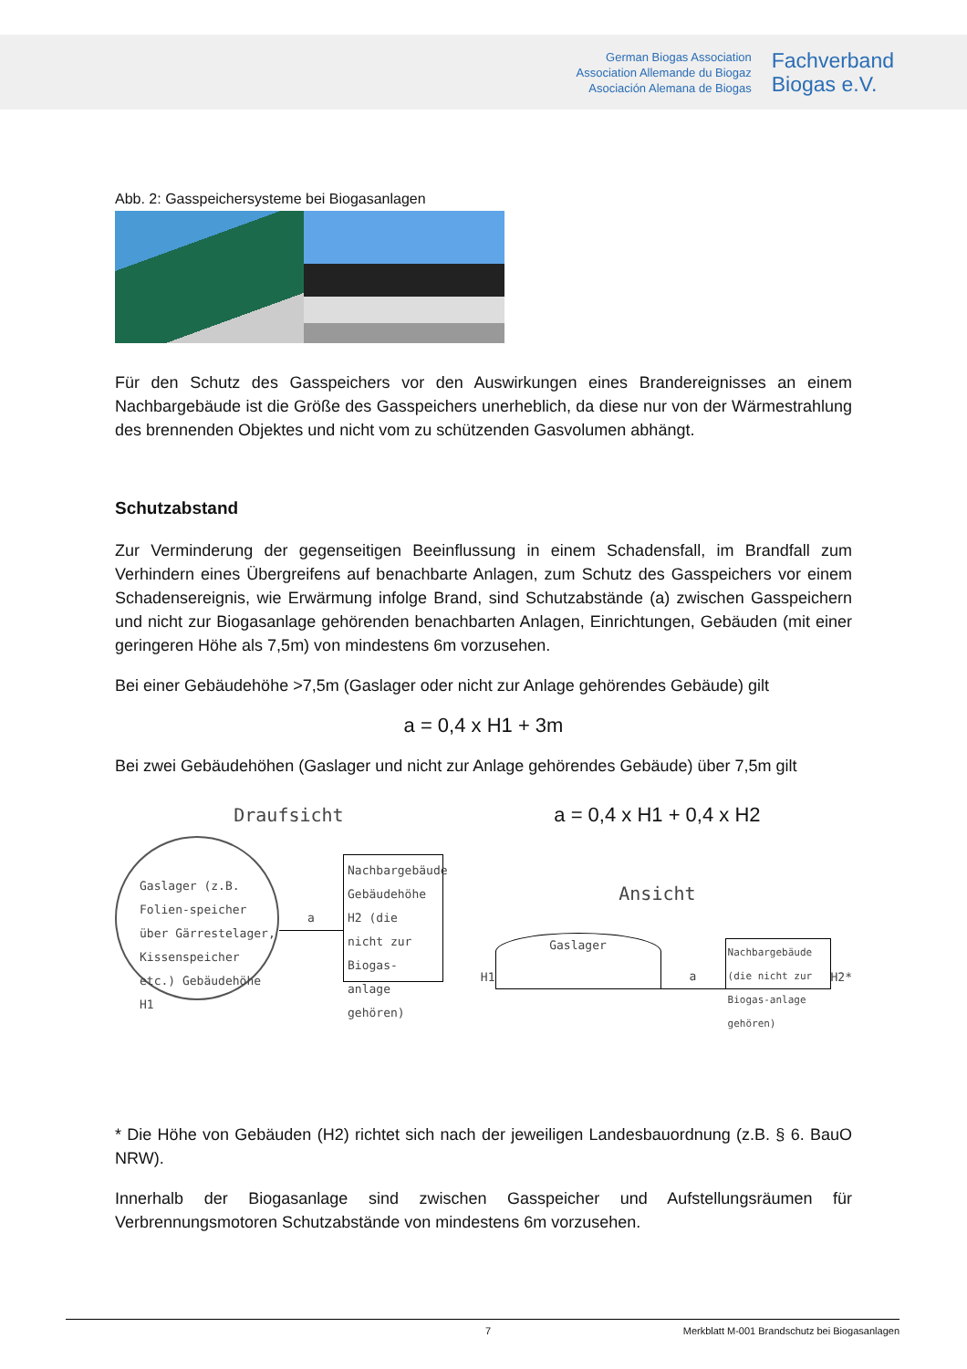German Biogas Association
Association Allemande du Biogaz
Asociación Alemana de Biogas
Fachverband
Biogas e.V.
Abb. 2: Gasspeichersysteme bei Biogasanlagen
Für den Schutz des Gasspeichers vor den Auswirkungen eines Brandereignisses an einem Nachbargebäude ist die Größe des Gasspeichers unerheblich, da diese nur von der Wärmestrahlung des brennenden Objektes und nicht vom zu schützenden Gasvolumen abhängt.
Schutzabstand
Zur Verminderung der gegenseitigen Beeinflussung in einem Schadensfall, im Brandfall zum Verhindern eines Übergreifens auf benachbarte Anlagen, zum Schutz des Gasspeichers vor einem Schadensereignis, wie Erwärmung infolge Brand, sind Schutzabstände (a) zwischen Gasspeichern und nicht zur Biogasanlage gehörenden benachbarten Anlagen, Einrichtungen, Gebäuden (mit einer geringeren Höhe als 7,5m) von mindestens 6m vorzusehen.
Bei einer Gebäudehöhe >7,5m (Gaslager oder nicht zur Anlage gehörendes Gebäude) gilt
a = 0,4 x H1 + 3m
Bei zwei Gebäudehöhen (Gaslager und nicht zur Anlage gehörendes Gebäude) über 7,5m gilt
Draufsicht
Gaslager (z.B. Folien-speicher über Gärrestelager, Kissenspeicher etc.) Gebäudehöhe H1
a
Nachbargebäude Gebäudehöhe H2 (die nicht zur Biogas-anlage gehören)
a = 0,4 x H1 + 0,4 x H2
Ansicht
H1
Gaslager
a
Nachbargebäude (die nicht zur Biogas-anlage gehören)
H2*
* Die Höhe von Gebäuden (H2) richtet sich nach der jeweiligen Landesbauordnung (z.B. § 6. BauO NRW).
Innerhalb der Biogasanlage sind zwischen Gasspeicher und Aufstellungsräumen für Verbrennungsmotoren Schutzabstände von mindestens 6m vorzusehen.
7 Merkblatt M-001 Brandschutz bei Biogasanlagen